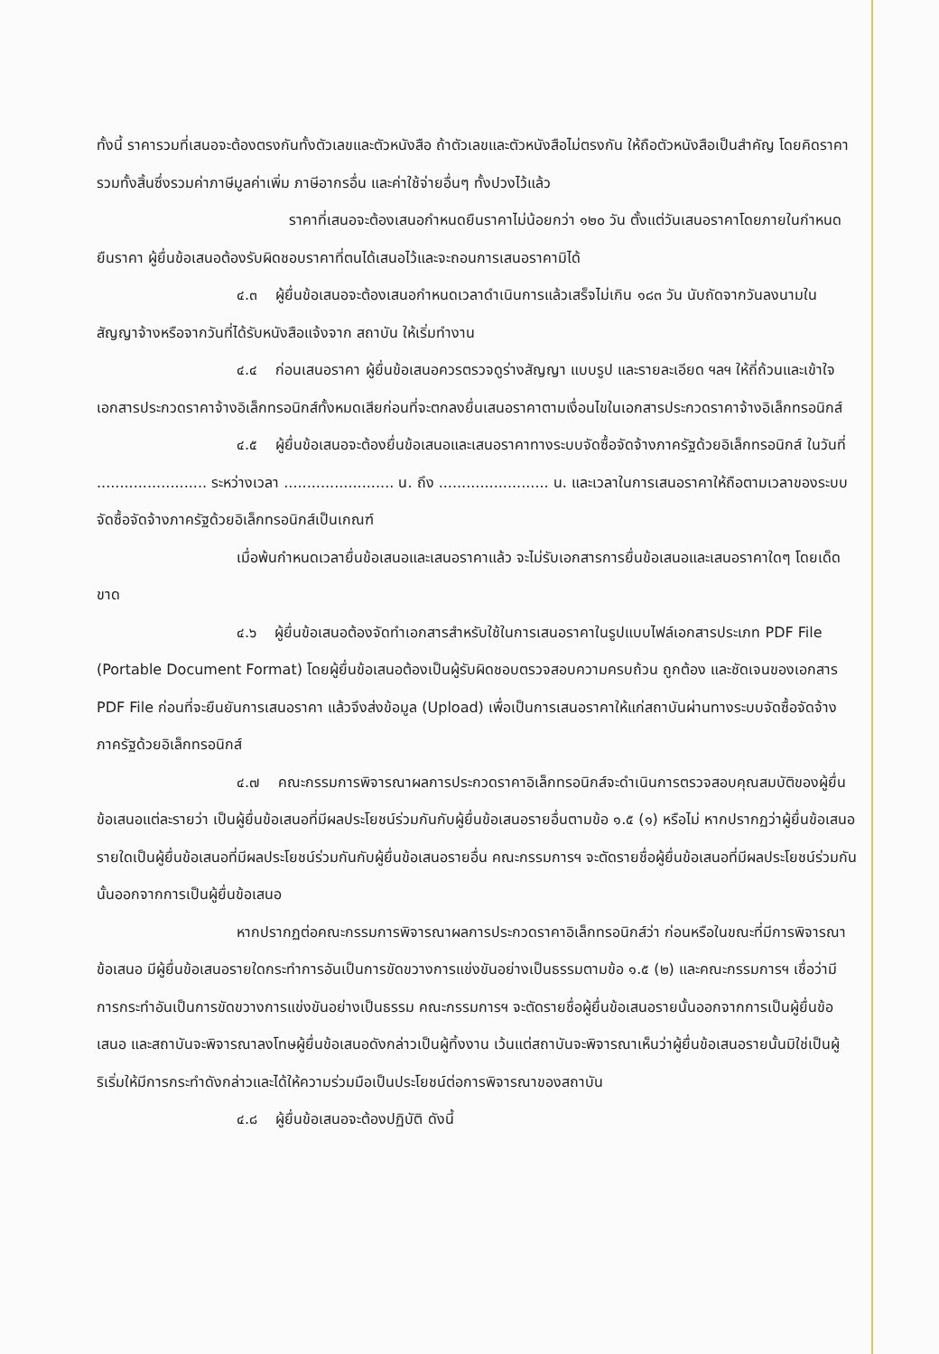ทั้งนี้ ราคารวมที่เสนอจะต้องตรงกันทั้งตัวเลขและตัวหนังสือ ถ้าตัวเลขและตัวหนังสือไม่ตรงกัน ให้ถือตัวหนังสือเป็นสำคัญ โดยคิดราคารวมทั้งสิ้นซึ่งรวมค่าภาษีมูลค่าเพิ่ม ภาษีอากรอื่น และค่าใช้จ่ายอื่นๆ ทั้งปวงไว้แล้ว
ราคาที่เสนอจะต้องเสนอกำหนดยืนราคาไม่น้อยกว่า ๑๒๐ วัน ตั้งแต่วันเสนอราคาโดยภายในกำหนดยืนราคา ผู้ยื่นข้อเสนอต้องรับผิดชอบราคาที่ตนได้เสนอไว้และจะถอนการเสนอราคามิได้
๔.๓ ผู้ยื่นข้อเสนอจะต้องเสนอกำหนดเวลาดำเนินการแล้วเสร็จไม่เกิน ๑๘๓ วัน นับถัดจากวันลงนามในสัญญาจ้างหรือจากวันที่ได้รับหนังสือแจ้งจาก สถาบัน ให้เริ่มทำงาน
๔.๔ ก่อนเสนอราคา ผู้ยื่นข้อเสนอควรตรวจดูร่างสัญญา แบบรูป และรายละเอียด ฯลฯ ให้ถี่ถ้วนและเข้าใจเอกสารประกวดราคาจ้างอิเล็กทรอนิกส์ทั้งหมดเสียก่อนที่จะตกลงยื่นเสนอราคาตามเงื่อนไขในเอกสารประกวดราคาจ้างอิเล็กทรอนิกส์
๔.๕ ผู้ยื่นข้อเสนอจะต้องยื่นข้อเสนอและเสนอราคาทางระบบจัดซื้อจัดจ้างภาครัฐด้วยอิเล็กทรอนิกส์ ในวันที่ ........................ ระหว่างเวลา ........................ น. ถึง ........................ น. และเวลาในการเสนอราคาให้ถือตามเวลาของระบบจัดซื้อจัดจ้างภาครัฐด้วยอิเล็กทรอนิกส์เป็นเกณฑ์
เมื่อพ้นกำหนดเวลายื่นข้อเสนอและเสนอราคาแล้ว จะไม่รับเอกสารการยื่นข้อเสนอและเสนอราคาใดๆ โดยเด็ดขาด
๔.๖ ผู้ยื่นข้อเสนอต้องจัดทำเอกสารสำหรับใช้ในการเสนอราคาในรูปแบบไฟล์เอกสารประเภท PDF File (Portable Document Format) โดยผู้ยื่นข้อเสนอต้องเป็นผู้รับผิดชอบตรวจสอบความครบถ้วน ถูกต้อง และชัดเจนของเอกสาร PDF File ก่อนที่จะยืนยันการเสนอราคา แล้วจึงส่งข้อมูล (Upload) เพื่อเป็นการเสนอราคาให้แก่สถาบันผ่านทางระบบจัดซื้อจัดจ้างภาครัฐด้วยอิเล็กทรอนิกส์
๔.๗ คณะกรรมการพิจารณาผลการประกวดราคาอิเล็กทรอนิกส์จะดำเนินการตรวจสอบคุณสมบัติของผู้ยื่นข้อเสนอแต่ละรายว่า เป็นผู้ยื่นข้อเสนอที่มีผลประโยชน์ร่วมกันกับผู้ยื่นข้อเสนอรายอื่นตามข้อ ๑.๕ (๑) หรือไม่ หากปรากฏว่าผู้ยื่นข้อเสนอรายใดเป็นผู้ยื่นข้อเสนอที่มีผลประโยชน์ร่วมกันกับผู้ยื่นข้อเสนอรายอื่น คณะกรรมการฯ จะตัดรายชื่อผู้ยื่นข้อเสนอที่มีผลประโยชน์ร่วมกันนั้นออกจากการเป็นผู้ยื่นข้อเสนอ
หากปรากฏต่อคณะกรรมการพิจารณาผลการประกวดราคาอิเล็กทรอนิกส์ว่า ก่อนหรือในขณะที่มีการพิจารณาข้อเสนอ มีผู้ยื่นข้อเสนอรายใดกระทำการอันเป็นการขัดขวางการแข่งขันอย่างเป็นธรรมตามข้อ ๑.๕ (๒) และคณะกรรมการฯ เชื่อว่ามีการกระทำอันเป็นการขัดขวางการแข่งขันอย่างเป็นธรรม คณะกรรมการฯ จะตัดรายชื่อผู้ยื่นข้อเสนอรายนั้นออกจากการเป็นผู้ยื่นข้อเสนอ และสถาบันจะพิจารณาลงโทษผู้ยื่นข้อเสนอดังกล่าวเป็นผู้ทิ้งงาน เว้นแต่สถาบันจะพิจารณาเห็นว่าผู้ยื่นข้อเสนอรายนั้นมิใช่เป็นผู้ริเริ่มให้มีการกระทำดังกล่าวและได้ให้ความร่วมมือเป็นประโยชน์ต่อการพิจารณาของสถาบัน
๔.๘ ผู้ยื่นข้อเสนอจะต้องปฏิบัติ ดังนี้